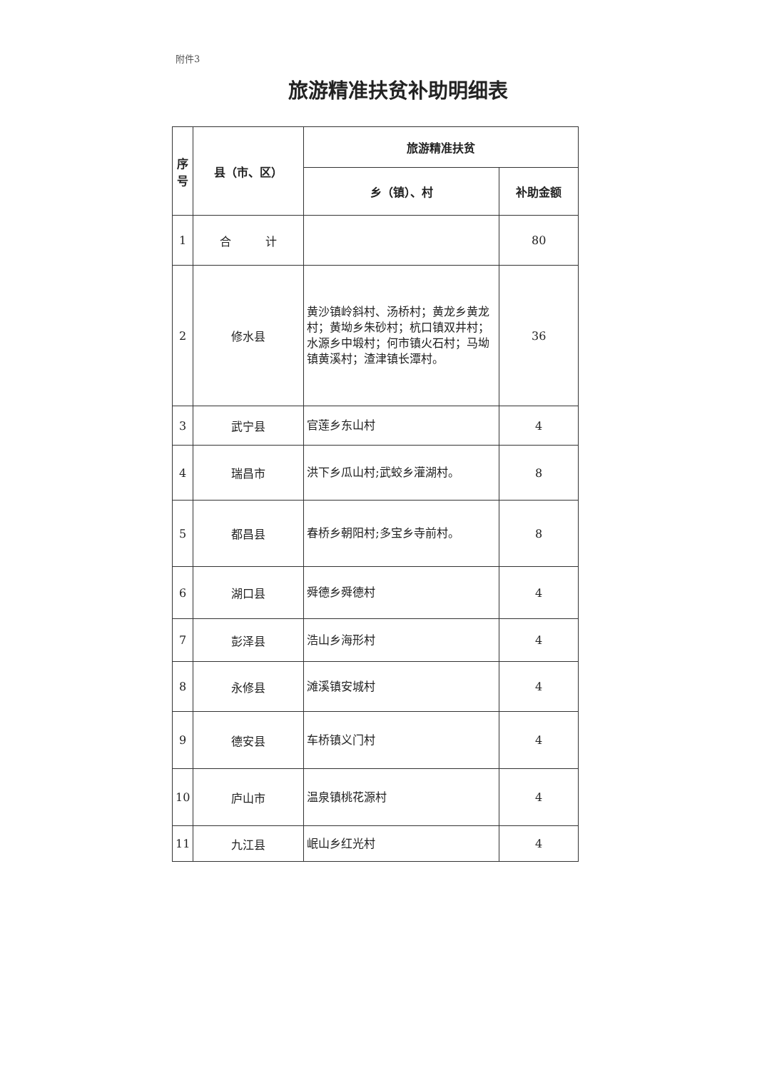附件3
旅游精准扶贫补助明细表
| 序号 | 县（市、区） | 旅游精准扶贫 | |
| --- | --- | --- | --- |
| | | 乡（镇）、村 | 补助金额 |
| 1 | 合 计 | | 80 |
| 2 | 修水县 | 黄沙镇岭斜村、汤桥村；黄龙乡黄龙村；黄坳乡朱砂村；杭口镇双井村；水源乡中塅村；何市镇火石村；马坳镇黄溪村；渣津镇长潭村。 | 36 |
| 3 | 武宁县 | 官莲乡东山村 | 4 |
| 4 | 瑞昌市 | 洪下乡瓜山村;武蛟乡灌湖村。 | 8 |
| 5 | 都昌县 | 春桥乡朝阳村;多宝乡寺前村。 | 8 |
| 6 | 湖口县 | 舜德乡舜德村 | 4 |
| 7 | 彭泽县 | 浩山乡海形村 | 4 |
| 8 | 永修县 | 滩溪镇安城村 | 4 |
| 9 | 德安县 | 车桥镇义门村 | 4 |
| 10 | 庐山市 | 温泉镇桃花源村 | 4 |
| 11 | 九江县 | 岷山乡红光村 | 4 |